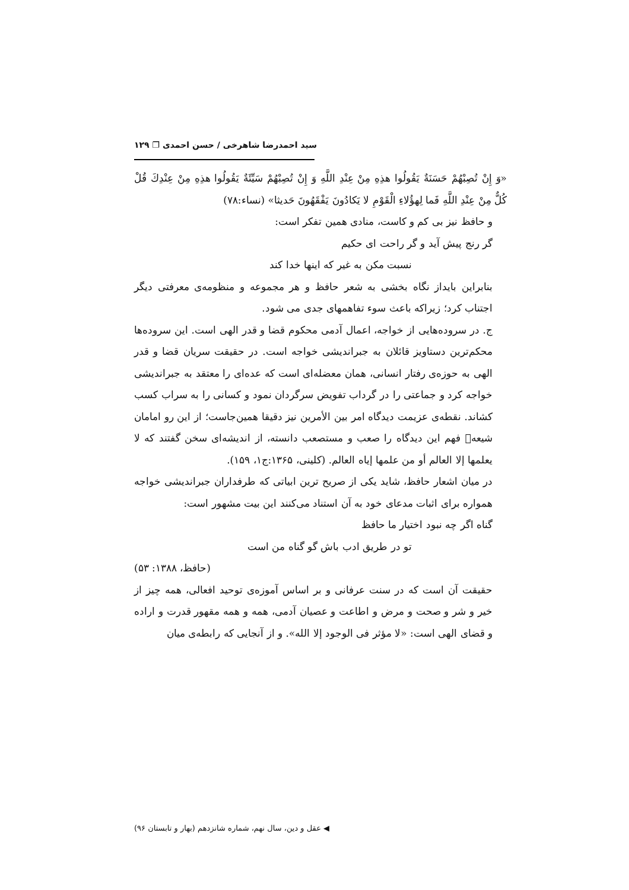سید احمدرضا شاهرخی / حسن احمدی ❐ ۱۲۹
«وَ إِنْ تُصِبْهُمْ حَسَنَةٌ يَقُولُوا هذِهِ مِنْ عِنْدِ اللَّهِ وَ إِنْ تُصِبْهُمْ سَيِّئَةٌ يَقُولُوا هذِهِ مِنْ عِنْدِكَ قُلْ كُلٌّ مِنْ عِنْدِ اللَّهِ فَما لِهؤُلاءِ الْقَوْمِ لا يَكادُونَ يَفْقَهُونَ حَديثا» (نساء:۷۸)
و حافظ نیز بی کم و کاست، منادی همین تفکر است:
گر رنج پیش آید و گر راحت ای حکیم
نسبت مکن به غیر که اینها خدا کند
بنابراین بایداز نگاه بخشی به شعر حافظ و هر مجموعه و منظومه‌ی معرفتی دیگر اجتناب کرد؛ زیراکه باعث سوء تفاهمهای جدی می شود.
ج. در سروده‌هایی از خواجه، اعمال آدمی محکوم قضا و قدر الهی است. این سروده‌ها محکم‌ترین دستاویز قائلان به جبراندیشی خواجه است. در حقیقت سریان قضا و قدر الهی به حوزه‌ی رفتار انسانی، همان معضله‌ای است که عده‌ای را معتقد به جبراندیشی خواجه کرد و جماعتی را در گرداب تفویض سرگردان نمود و کسانی را به سراب کسب کشاند. نقطه‌ی عزیمت دیدگاه امر بین الأمرین نیز دقیقا همین‌جاست؛ از این رو امامان شیعه﷩ فهم این دیدگاه را صعب و مستصعب دانسته، از اندیشه‌ای سخن گفتند که لا یعلمها إلا العالم أو من علمها إیاه العالم. (کلینی، ۱۳۶۵:ج۱، ۱۵۹).
در میان اشعار حافظ، شاید یکی از صریح ترین ابیاتی که طرفداران جبراندیشی خواجه همواره برای اثبات مدعای خود به آن استناد می‌کنند این بیت مشهور است:
گناه اگر چه نبود اختیار ما حافظ
تو در طریق ادب باش گو گناه من است
(حافظ، ۱۳۸۸: ۵۳)
حقیقت آن است که در سنت عرفانی و بر اساس آموزه‌ی توحید افعالی، همه چیز از خیر و شر و صحت و مرض و اطاعت و عصیان آدمی، همه و همه مقهور قدرت و اراده و قضای الهی است: «لا مؤثر فی الوجود إلا الله». و از آنجایی که رابطه‌ی میان
◀ عقل و دین، سال نهم، شماره شانزدهم (بهار و تابستان ۹۶)